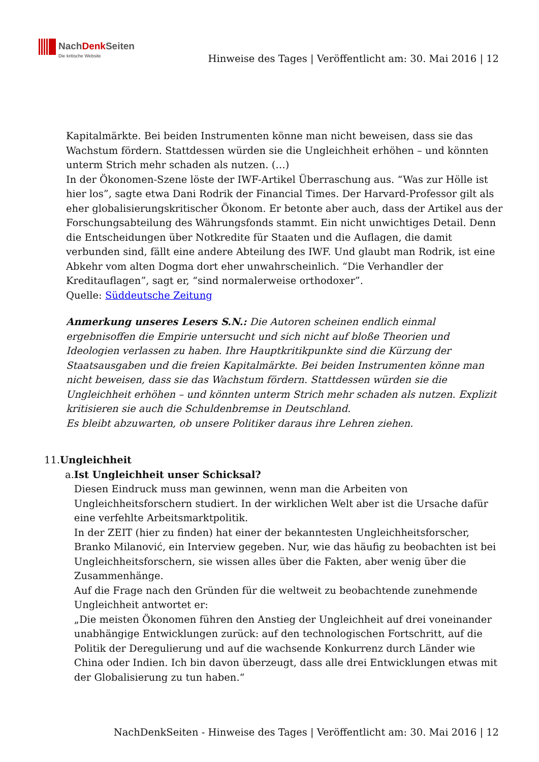NachDenk Seiten
Die kritische Website
Hinweise des Tages | Veröffentlicht am: 30. Mai 2016 | 12
Kapitalmärkte. Bei beiden Instrumenten könne man nicht beweisen, dass sie das Wachstum fördern. Stattdessen würden sie die Ungleichheit erhöhen – und könnten unterm Strich mehr schaden als nutzen. (…)
In der Ökonomen-Szene löste der IWF-Artikel Überraschung aus. “Was zur Hölle ist hier los”, sagte etwa Dani Rodrik der Financial Times. Der Harvard-Professor gilt als eher globalisierungskritischer Ökonom. Er betonte aber auch, dass der Artikel aus der Forschungsabteilung des Währungsfonds stammt. Ein nicht unwichtiges Detail. Denn die Entscheidungen über Notkredite für Staaten und die Auflagen, die damit verbunden sind, fällt eine andere Abteilung des IWF. Und glaubt man Rodrik, ist eine Abkehr vom alten Dogma dort eher unwahrscheinlich. “Die Verhandler der Kreditauflagen”, sagt er, “sind normalerweise orthodoxer”.
Quelle: Süddeutsche Zeitung
Anmerkung unseres Lesers S.N.: Die Autoren scheinen endlich einmal ergebnisoffen die Empirie untersucht und sich nicht auf bloße Theorien und Ideologien verlassen zu haben. Ihre Hauptkritikpunkte sind die Kürzung der Staatsausgaben und die freien Kapitalmärkte. Bei beiden Instrumenten könne man nicht beweisen, dass sie das Wachstum fördern. Stattdessen würden sie die Ungleichheit erhöhen – und könnten unterm Strich mehr schaden als nutzen. Explizit kritisieren sie auch die Schuldenbremse in Deutschland.
Es bleibt abzuwarten, ob unsere Politiker daraus ihre Lehren ziehen.
11. Ungleichheit
a. Ist Ungleichheit unser Schicksal?
Diesen Eindruck muss man gewinnen, wenn man die Arbeiten von Ungleichheitsforschern studiert. In der wirklichen Welt aber ist die Ursache dafür eine verfehlte Arbeitsmarktpolitik.
In der ZEIT (hier zu finden) hat einer der bekanntesten Ungleichheitsforscher, Branko Milanović, ein Interview gegeben. Nur, wie das häufig zu beobachten ist bei Ungleichheitsforschern, sie wissen alles über die Fakten, aber wenig über die Zusammenhänge.
Auf die Frage nach den Gründen für die weltweit zu beobachtende zunehmende Ungleichheit antwortet er:
„Die meisten Ökonomen führen den Anstieg der Ungleichheit auf drei voneinander unabhängige Entwicklungen zurück: auf den technologischen Fortschritt, auf die Politik der Deregulierung und auf die wachsende Konkurrenz durch Länder wie China oder Indien. Ich bin davon überzeugt, dass alle drei Entwicklungen etwas mit der Globalisierung zu tun haben.“
NachDenkSeiten - Hinweise des Tages | Veröffentlicht am: 30. Mai 2016 | 12